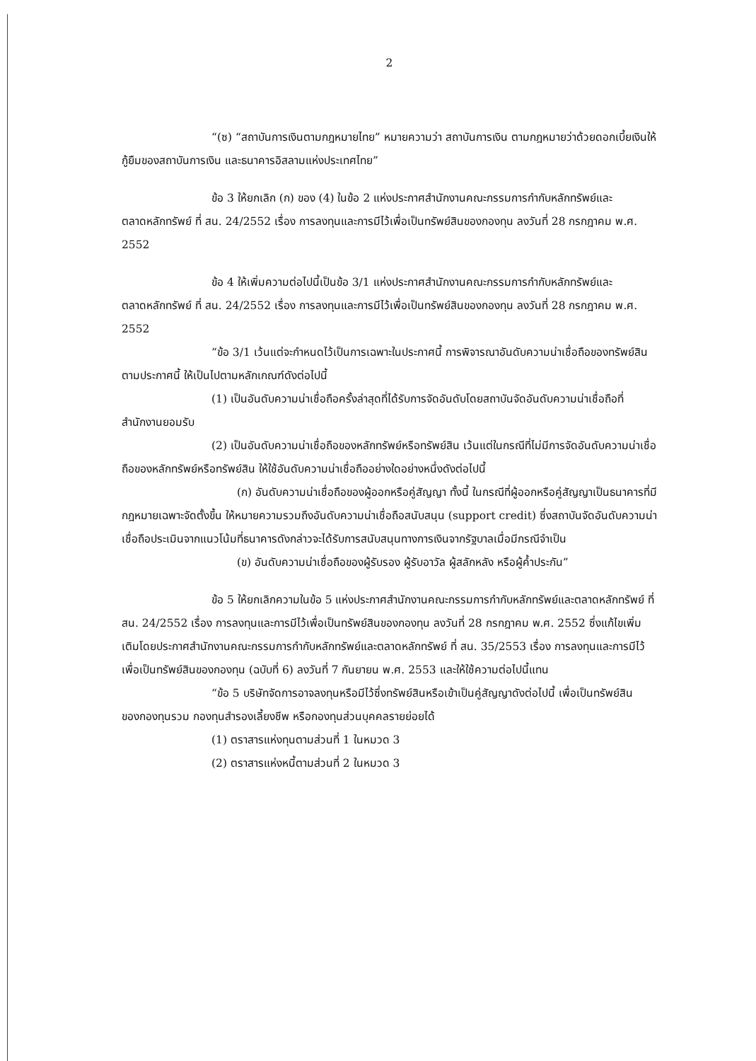2
“(ซ) “สถาบันการเงินตามกฎหมายไทย” หมายความว่า สถาบันการเงิน ตามกฎหมายว่าด้วยดอกเบี้ยเงินให้กู้ยืมของสถาบันการเงิน และธนาคารอิสลามแห่งประเทศไทย”
ข้อ 3 ให้ยกเลิก (ก) ของ (4) ในข้อ 2 แห่งประกาศสำนักงานคณะกรรมการกำกับหลักทรัพย์และตลาดหลักทรัพย์ ที่ สน. 24/2552 เรื่อง การลงทุนและการมีไว้เพื่อเป็นทรัพย์สินของกองทุน ลงวันที่ 28 กรกฎาคม พ.ศ. 2552
ข้อ 4 ให้เพิ่มความต่อไปนี้เป็นข้อ 3/1 แห่งประกาศสำนักงานคณะกรรมการกำกับหลักทรัพย์และตลาดหลักทรัพย์ ที่ สน. 24/2552 เรื่อง การลงทุนและการมีไว้เพื่อเป็นทรัพย์สินของกองทุน ลงวันที่ 28 กรกฎาคม พ.ศ. 2552
“ข้อ 3/1 เว้นแต่จะกำหนดไว้เป็นการเฉพาะในประกาศนี้ การพิจารณาอันดับความน่าเชื่อถือของทรัพย์สินตามประกาศนี้ ให้เป็นไปตามหลักเกณฑ์ดังต่อไปนี้
(1) เป็นอันดับความน่าเชื่อถือครั้งล่าสุดที่ได้รับการจัดอันดับโดยสถาบันจัดอันดับความน่าเชื่อถือที่สำนักงานยอมรับ
(2) เป็นอันดับความน่าเชื่อถือของหลักทรัพย์หรือทรัพย์สิน เว้นแต่ในกรณีที่ไม่มีการจัดอันดับความน่าเชื่อถือของหลักทรัพย์หรือทรัพย์สิน ให้ใช้อันดับความน่าเชื่อถืออย่างใดอย่างหนึ่งดังต่อไปนี้
(ก) อันดับความน่าเชื่อถือของผู้ออกหรือคู่สัญญา ทั้งนี้ ในกรณีที่ผู้ออกหรือคู่สัญญาเป็นธนาคารที่มีกฎหมายเฉพาะจัดตั้งขึ้น ให้หมายความรวมถึงอันดับความน่าเชื่อถือสนับสนุน (support credit) ซึ่งสถาบันจัดอันดับความน่าเชื่อถือประเมินจากแนวโน้มที่ธนาคารดังกล่าวจะได้รับการสนับสนุนทางการเงินจากรัฐบาลเมื่อมีกรณีจำเป็น
(ข) อันดับความน่าเชื่อถือของผู้รับรอง ผู้รับอาวัล ผู้สลักหลัง หรือผู้ค้ำประกัน”
ข้อ 5 ให้ยกเลิกความในข้อ 5 แห่งประกาศสำนักงานคณะกรรมการกำกับหลักทรัพย์และตลาดหลักทรัพย์ ที่ สน. 24/2552 เรื่อง การลงทุนและการมีไว้เพื่อเป็นทรัพย์สินของกองทุน ลงวันที่ 28 กรกฎาคม พ.ศ. 2552 ซึ่งแก้ไขเพิ่มเติมโดยประกาศสำนักงานคณะกรรมการกำกับหลักทรัพย์และตลาดหลักทรัพย์ ที่ สน. 35/2553 เรื่อง การลงทุนและการมีไว้เพื่อเป็นทรัพย์สินของกองทุน (ฉบับที่ 6) ลงวันที่ 7 กันยายน พ.ศ. 2553 และให้ใช้ความต่อไปนี้แทน
“ข้อ 5 บริษัทจัดการอาจลงทุนหรือมีไว้ซึ่งทรัพย์สินหรือเข้าเป็นคู่สัญญาดังต่อไปนี้ เพื่อเป็นทรัพย์สินของกองทุนรวม กองทุนสำรองเลี้ยงชีพ หรือกองทุนส่วนบุคคลรายย่อยได้
(1) ตราสารแห่งทุนตามส่วนที่ 1 ในหมวด 3
(2) ตราสารแห่งหนี้ตามส่วนที่ 2 ในหมวด 3